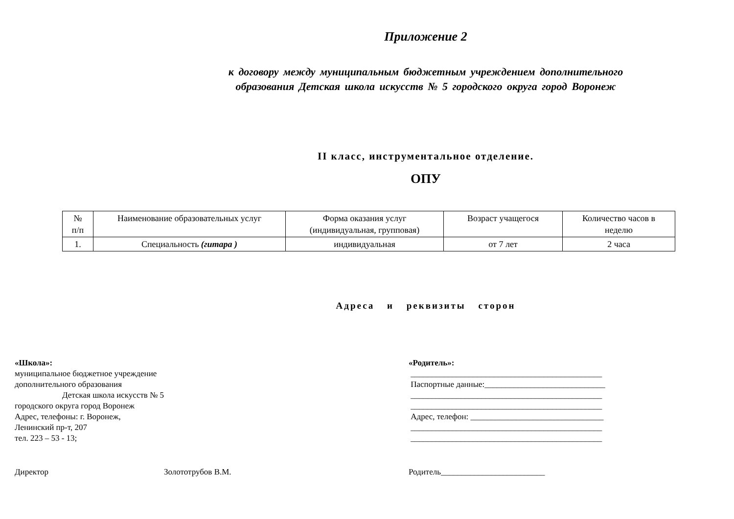Приложение 2
к договору между муниципальным бюджетным учреждением дополнительного
образования Детская школа искусств № 5 городского округа город Воронеж
II класс, инструментальное отделение.
ОПУ
| № п/п | Наименование образовательных услуг | Форма оказания услуг (индивидуальная, групповая) | Возраст учащегося | Количество часов в неделю |
| 1. | Специальность (гитара ) | индивидуальная | от 7 лет | 2 часа |
Адреса и реквизиты сторон
«Школа»:
муниципальное бюджетное учреждение
дополнительного образования
Детская школа искусств № 5
городского округа город Воронеж
Адрес, телефоны: г. Воронеж,
Ленинский пр-т, 207
тел. 223 – 53 - 13;
«Родитель»:
______________________________________________
Паспортные данные:_____________________________
______________________________________________
______________________________________________
Адрес, телефон: ________________________________
______________________________________________
______________________________________________
Директор Золототрубов В.М. Родитель_________________________